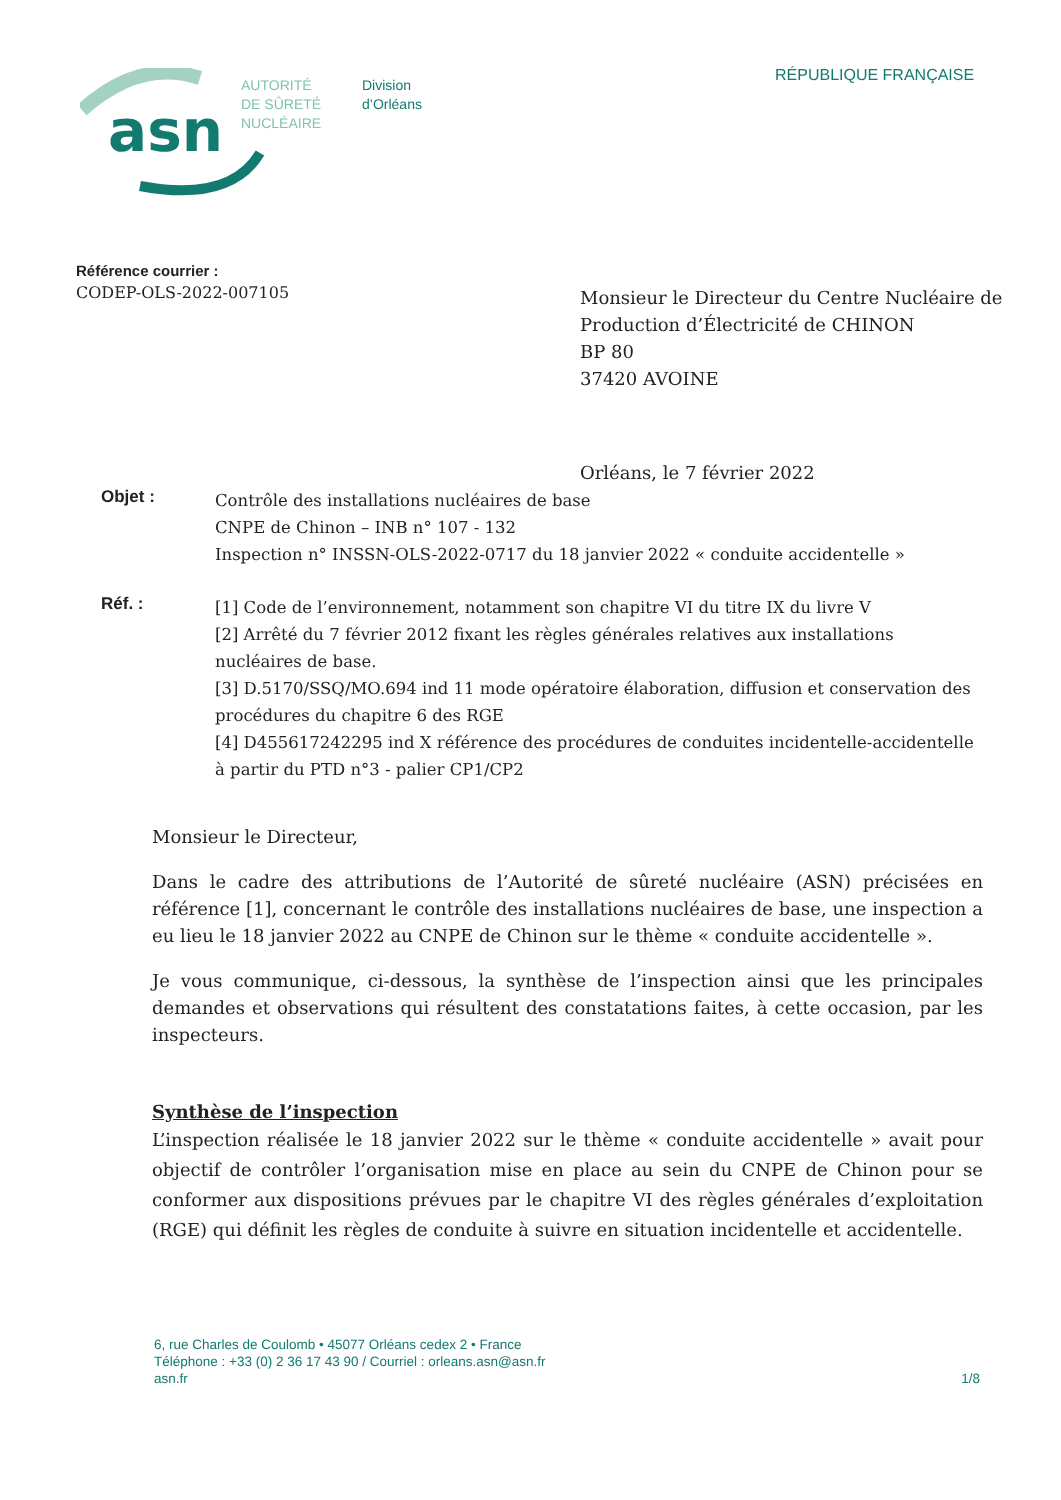asn
AUTORITÉ
DE SÛRETÉ
NUCLÉAIRE
Division
d’Orléans
RÉPUBLIQUE FRANÇAISE
Référence courrier :
CODEP-OLS-2022-007105
Monsieur le Directeur du Centre Nucléaire de Production d’Électricité de CHINON
BP 80
37420 AVOINE
Orléans, le 7 février 2022
Objet : Contrôle des installations nucléaires de base
CNPE de Chinon – INB n° 107 - 132
Inspection n° INSSN-OLS-2022-0717 du 18 janvier 2022 « conduite accidentelle »
Réf. : [1] Code de l’environnement, notamment son chapitre VI du titre IX du livre V
[2] Arrêté du 7 février 2012 fixant les règles générales relatives aux installations nucléaires de base.
[3] D.5170/SSQ/MO.694 ind 11 mode opératoire élaboration, diffusion et conservation des procédures du chapitre 6 des RGE
[4] D455617242295 ind X référence des procédures de conduites incidentelle-accidentelle à partir du PTD n°3 - palier CP1/CP2
Monsieur le Directeur,
Dans le cadre des attributions de l’Autorité de sûreté nucléaire (ASN) précisées en référence [1], concernant le contrôle des installations nucléaires de base, une inspection a eu lieu le 18 janvier 2022 au CNPE de Chinon sur le thème « conduite accidentelle ».
Je vous communique, ci-dessous, la synthèse de l’inspection ainsi que les principales demandes et observations qui résultent des constatations faites, à cette occasion, par les inspecteurs.
Synthèse de l’inspection
L’inspection réalisée le 18 janvier 2022 sur le thème « conduite accidentelle » avait pour objectif de contrôler l’organisation mise en place au sein du CNPE de Chinon pour se conformer aux dispositions prévues par le chapitre VI des règles générales d’exploitation (RGE) qui définit les règles de conduite à suivre en situation incidentelle et accidentelle.
6, rue Charles de Coulomb • 45077 Orléans cedex 2 • France
Téléphone : +33 (0) 2 36 17 43 90 / Courriel : orleans.asn@asn.fr
asn.fr 1/8